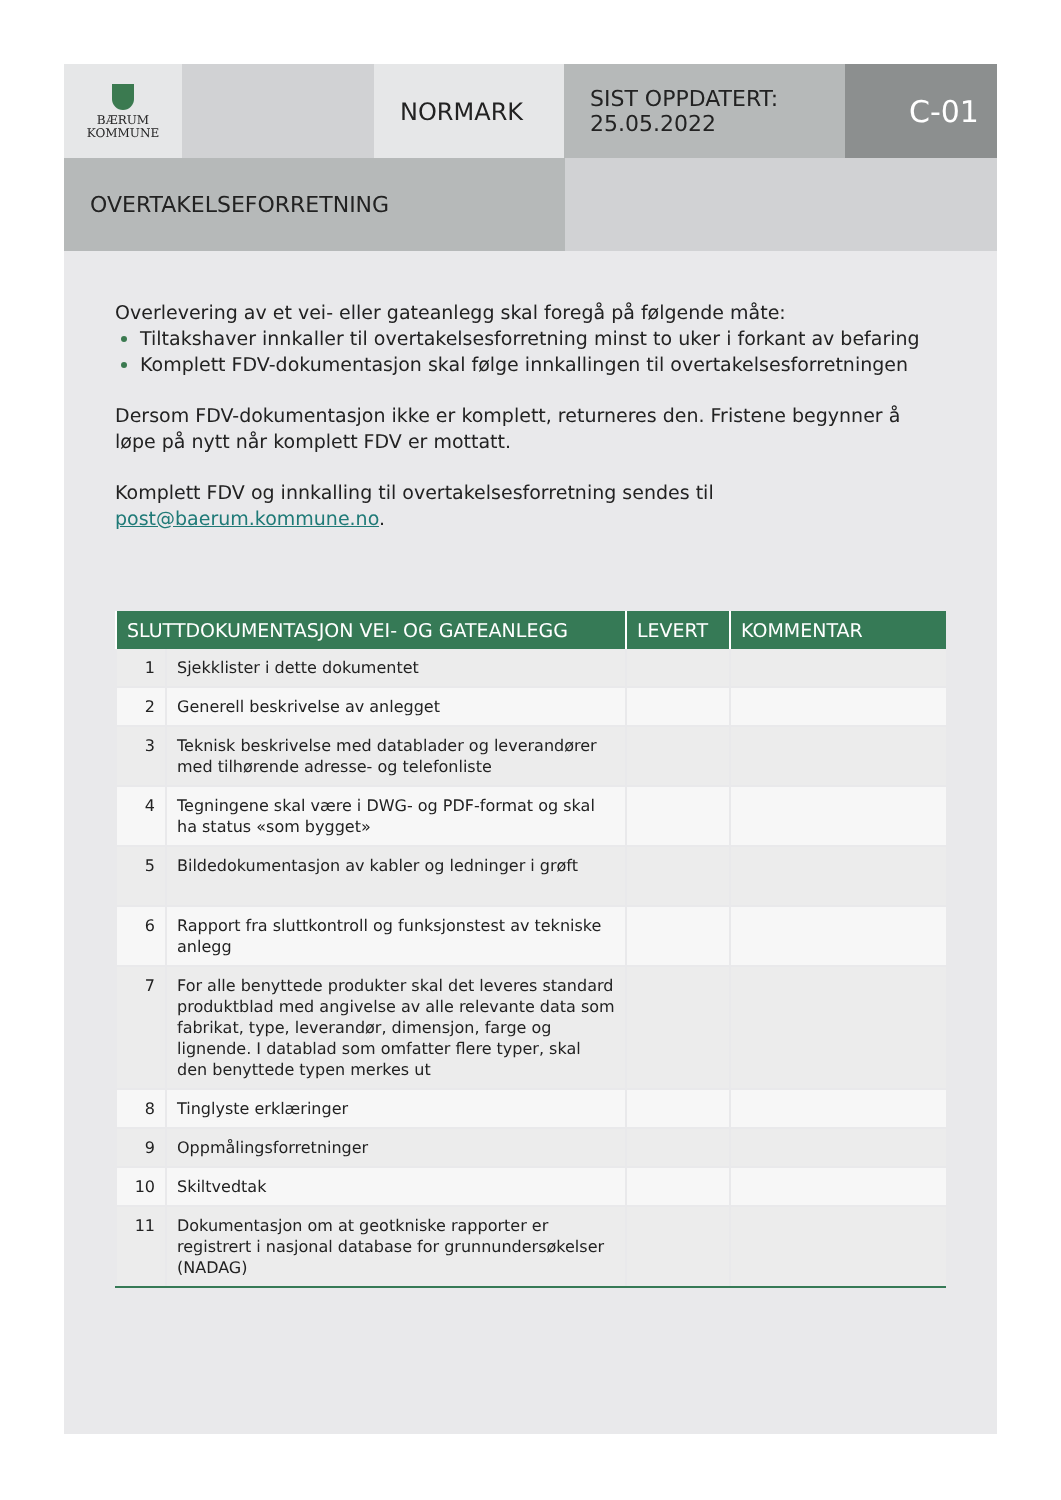BÆRUM
KOMMUNE
NORMARK
SIST OPPDATERT:
25.05.2022
C-01
OVERTAKELSEFORRETNING
Overlevering av et vei- eller gateanlegg skal foregå på følgende måte:
Tiltakshaver innkaller til overtakelsesforretning minst to uker i forkant av befaring
Komplett FDV-dokumentasjon skal følge innkallingen til overtakelsesforretningen
Dersom FDV-dokumentasjon ikke er komplett, returneres den. Fristene begynner å løpe på nytt når komplett FDV er mottatt.
Komplett FDV og innkalling til overtakelsesforretning sendes til post@baerum.kommune.no.
| SLUTTDOKUMENTASJON VEI- OG GATEANLEGG | | LEVERT | KOMMENTAR |
| --- | --- | --- | --- |
| 1 | Sjekklister i dette dokumentet | | |
| 2 | Generell beskrivelse av anlegget | | |
| 3 | Teknisk beskrivelse med datablader og leverandører med tilhørende adresse- og telefonliste | | |
| 4 | Tegningene skal være i DWG- og PDF-format og skal ha status «som bygget» | | |
| 5 | Bildedokumentasjon av kabler og ledninger i grøft | | |
| 6 | Rapport fra sluttkontroll og funksjonstest av tekniske anlegg | | |
| 7 | For alle benyttede produkter skal det leveres standard produktblad med angivelse av alle relevante data som fabrikat, type, leverandør, dimensjon, farge og lignende. I datablad som omfatter flere typer, skal den benyttede typen merkes ut | | |
| 8 | Tinglyste erklæringer | | |
| 9 | Oppmålingsforretninger | | |
| 10 | Skiltvedtak | | |
| 11 | Dokumentasjon om at geotkniske rapporter er registrert i nasjonal database for grunnundersøkelser (NADAG) | | |